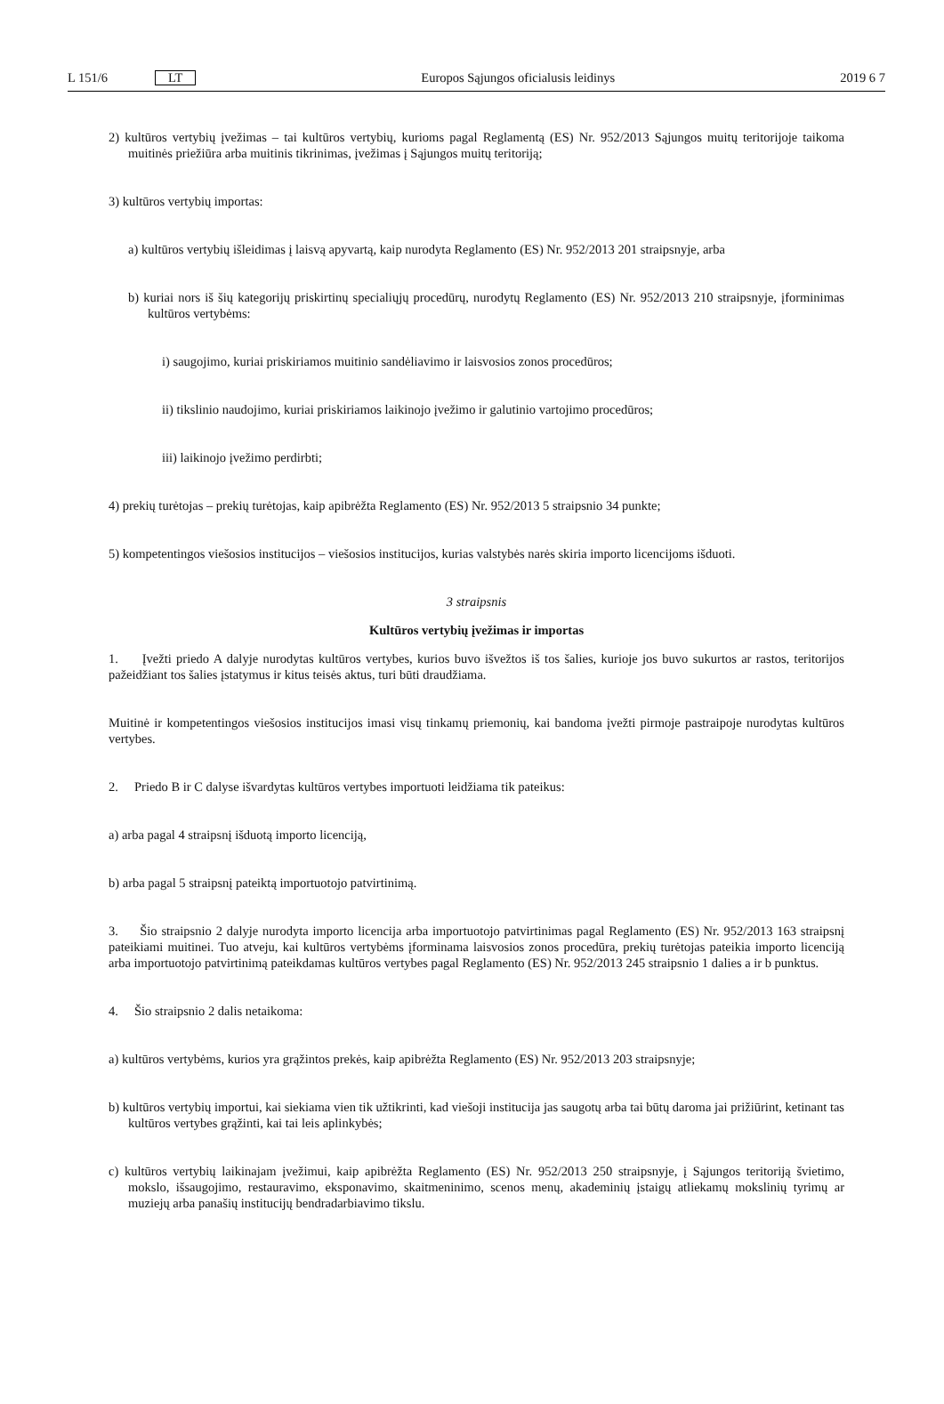L 151/6 LT Europos Sąjungos oficialusis leidinys 2019 6 7
2) kultūros vertybių įvežimas – tai kultūros vertybių, kurioms pagal Reglamentą (ES) Nr. 952/2013 Sąjungos muitų teritorijoje taikoma muitinės priežiūra arba muitinis tikrinimas, įvežimas į Sąjungos muitų teritoriją;
3) kultūros vertybių importas:
a) kultūros vertybių išleidimas į laisvą apyvartą, kaip nurodyta Reglamento (ES) Nr. 952/2013 201 straipsnyje, arba
b) kuriai nors iš šių kategorijų priskirtinų specialiųjų procedūrų, nurodytų Reglamento (ES) Nr. 952/2013 210 straipsnyje, įforminimas kultūros vertybėms:
i) saugojimo, kuriai priskiriamos muitinio sandėliavimo ir laisvosios zonos procedūros;
ii) tikslinio naudojimo, kuriai priskiriamos laikinojo įvežimo ir galutinio vartojimo procedūros;
iii) laikinojo įvežimo perdirbti;
4) prekių turėtojas – prekių turėtojas, kaip apibrėžta Reglamento (ES) Nr. 952/2013 5 straipsnio 34 punkte;
5) kompetentingos viešosios institucijos – viešosios institucijos, kurias valstybės narės skiria importo licencijoms išduoti.
3 straipsnis
Kultūros vertybių įvežimas ir importas
1. Įvežti priedo A dalyje nurodytas kultūros vertybes, kurios buvo išvežtos iš tos šalies, kurioje jos buvo sukurtos ar rastos, teritorijos pažeidžiant tos šalies įstatymus ir kitus teisės aktus, turi būti draudžiama.
Muitinė ir kompetentingos viešosios institucijos imasi visų tinkamų priemonių, kai bandoma įvežti pirmoje pastraipoje nurodytas kultūros vertybes.
2. Priedo B ir C dalyse išvardytas kultūros vertybes importuoti leidžiama tik pateikus:
a) arba pagal 4 straipsnį išduotą importo licenciją,
b) arba pagal 5 straipsnį pateiktą importuotojo patvirtinimą.
3. Šio straipsnio 2 dalyje nurodyta importo licencija arba importuotojo patvirtinimas pagal Reglamento (ES) Nr. 952/2013 163 straipsnį pateikiami muitinei. Tuo atveju, kai kultūros vertybėms įforminama laisvosios zonos procedūra, prekių turėtojas pateikia importo licenciją arba importuotojo patvirtinimą pateikdamas kultūros vertybes pagal Reglamento (ES) Nr. 952/2013 245 straipsnio 1 dalies a ir b punktus.
4. Šio straipsnio 2 dalis netaikoma:
a) kultūros vertybėms, kurios yra grąžintos prekės, kaip apibrėžta Reglamento (ES) Nr. 952/2013 203 straipsnyje;
b) kultūros vertybių importui, kai siekiama vien tik užtikrinti, kad viešoji institucija jas saugotų arba tai būtų daroma jai prižiūrint, ketinant tas kultūros vertybes grąžinti, kai tai leis aplinkybės;
c) kultūros vertybių laikinajam įvežimui, kaip apibrėžta Reglamento (ES) Nr. 952/2013 250 straipsnyje, į Sąjungos teritoriją švietimo, mokslo, išsaugojimo, restauravimo, eksponavimo, skaitmeninimo, scenos menų, akademinių įstaigų atliekamų mokslinių tyrimų ar muziejų arba panašių institucijų bendradarbiavimo tikslu.